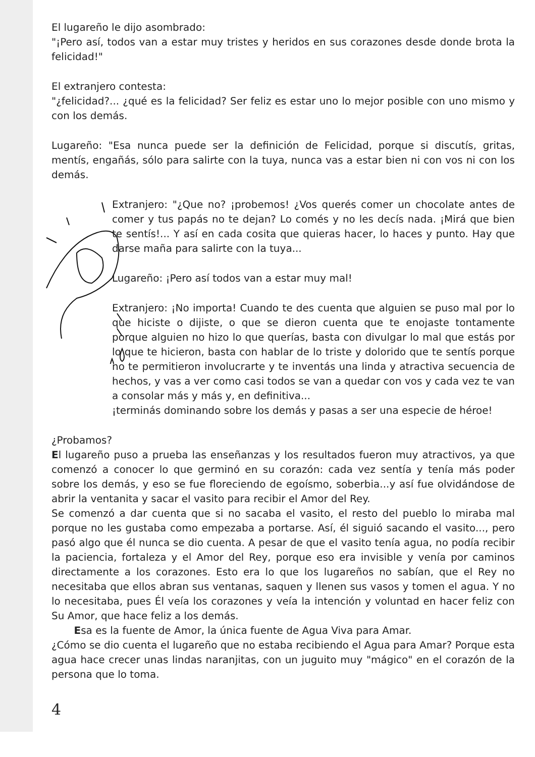El lugareño le dijo asombrado:
"¡Pero así, todos van a estar muy tristes y heridos en sus corazones desde donde brota la felicidad!"
El extranjero contesta:
"¿felicidad?... ¿qué es la felicidad? Ser feliz es estar uno lo mejor posible con uno mismo y con los demás.
Lugareño: "Esa nunca puede ser la definición de Felicidad, porque si discutís, gritas, mentís, engañás, sólo para salirte con la tuya, nunca vas a estar bien ni con vos ni con los demás.
Extranjero: "¿Que no? ¡probemos! ¿Vos querés comer un chocolate antes de comer y tus papás no te dejan? Lo comés y no les decís nada. ¡Mirá que bien te sentís!... Y así en cada cosita que quieras hacer, lo haces y punto. Hay que darse maña para salirte con la tuya...
Lugareño: ¡Pero así todos van a estar muy mal!
Extranjero: ¡No importa! Cuando te des cuenta que alguien se puso mal por lo que hiciste o dijiste, o que se dieron cuenta que te enojaste tontamente porque alguien no hizo lo que querías, basta con divulgar lo mal que estás por lo que te hicieron, basta con hablar de lo triste y dolorido que te sentís porque no te permitieron involucrarte y te inventás una linda y atractiva secuencia de hechos, y vas a ver como casi todos se van a quedar con vos y cada vez te van a consolar más y más y, en definitiva...
¡terminás dominando sobre los demás y pasas a ser una especie de héroe!
¿Probamos?
El lugareño puso a prueba las enseñanzas y los resultados fueron muy atractivos, ya que comenzó a conocer lo que germinó en su corazón: cada vez sentía y tenía más poder sobre los demás, y eso se fue floreciendo de egoísmo, soberbia...y así fue olvidándose de abrir la ventanita y sacar el vasito para recibir el Amor del Rey.
Se comenzó a dar cuenta que si no sacaba el vasito, el resto del pueblo lo miraba mal porque no les gustaba como empezaba a portarse. Así, él siguió sacando el vasito..., pero pasó algo que él nunca se dio cuenta. A pesar de que el vasito tenía agua, no podía recibir la paciencia, fortaleza y el Amor del Rey, porque eso era invisible y venía por caminos directamente a los corazones. Esto era lo que los lugareños no sabían, que el Rey no necesitaba que ellos abran sus ventanas, saquen y llenen sus vasos y tomen el agua. Y no lo necesitaba, pues Él veía los corazones y veía la intención y voluntad en hacer feliz con Su Amor, que hace feliz a los demás.
Esa es la fuente de Amor, la única fuente de Agua Viva para Amar.
¿Cómo se dio cuenta el lugareño que no estaba recibiendo el Agua para Amar? Porque esta agua hace crecer unas lindas naranjitas, con un juguito muy "mágico" en el corazón de la persona que lo toma.
4